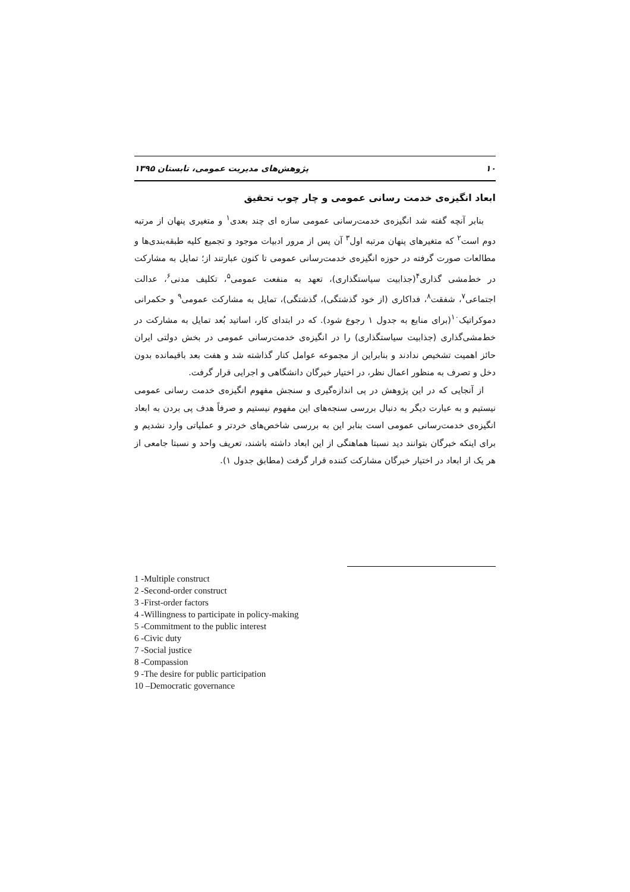۱۰ پژوهش‌های مدیریت عمومی، تابستان ۱۳۹۵
ابعاد انگیزه‌ی خدمت رسانی عمومی و چار چوب تحقیق
بنابر آنچه گفته شد انگیزه‌ی خدمت‌رسانی عمومی سازه ای چند بعدی<sup>۱</sup> و متغیری پنهان از مرتبه دوم است<sup>۲</sup> که متغیرهای پنهان مرتبه اول<sup>۳</sup> آن پس از مرور ادبیات موجود و تجمیع کلیه طبقه‌بندی‌ها و مطالعات صورت گرفته در حوزه انگیزه‌ی خدمت‌رسانی عمومی تا کنون عبارتند از؛ تمایل به مشارکت در خط‌مشی گذاری<sup>۴</sup>(جذابیت سیاستگذاری)، تعهد به منفعت عمومی<sup>۵</sup>، تکلیف مدنی<sup>۶</sup>، عدالت اجتماعی<sup>۷</sup>، شفقت<sup>۸</sup>، فداکاری (از خود گذشتگی)، گذشتگی)، تمایل به مشارکت عمومی<sup>۹</sup> و حکمرانی دموکراتیک<sup>۱۰</sup>(برای منابع به جدول ۱ رجوع شود). که در ابتدای کار، اساتید بُعد تمایل به مشارکت در خط‌مشی‌گذاری (جذابیت سیاستگذاری) را در انگیزه‌ی خدمت‌رسانی عمومی در بخش دولتی ایران حائز اهمیت تشخیص ندادند و بنابراین از مجموعه عوامل کنار گذاشته شد و هفت بعد باقیمانده بدون دخل و تصرف به منظور اعمال نظر، در اختیار خبرگان دانشگاهی و اجرایی قرار گرفت.
از آنجایی که در این پژوهش در پی اندازه‌گیری و سنجش مفهوم انگیزه‌ی خدمت رسانی عمومی نیستیم و به عبارت دیگر به دنبال بررسی سنجه‌های این مفهوم نیستیم و صرفاً هدف پی بردن به ابعاد انگیزه‌ی خدمت‌رسانی عمومی است بنابر این به بررسی شاخص‌های خردتر و عملیاتی وارد نشدیم و برای اینکه خبرگان بتوانند دید نسبتا هماهنگی از این ابعاد داشته باشند، تعریف واحد و نسبتا جامعی از هر یک از ابعاد در اختیار خبرگان مشارکت کننده قرار گرفت (مطابق جدول ۱).
1 -Multiple construct
2 -Second-order construct
3 -First-order factors
4 -Willingness to participate in policy-making
5 -Commitment to the public interest
6 -Civic duty
7 -Social justice
8 -Compassion
9 -The desire for public participation
10 –Democratic governance